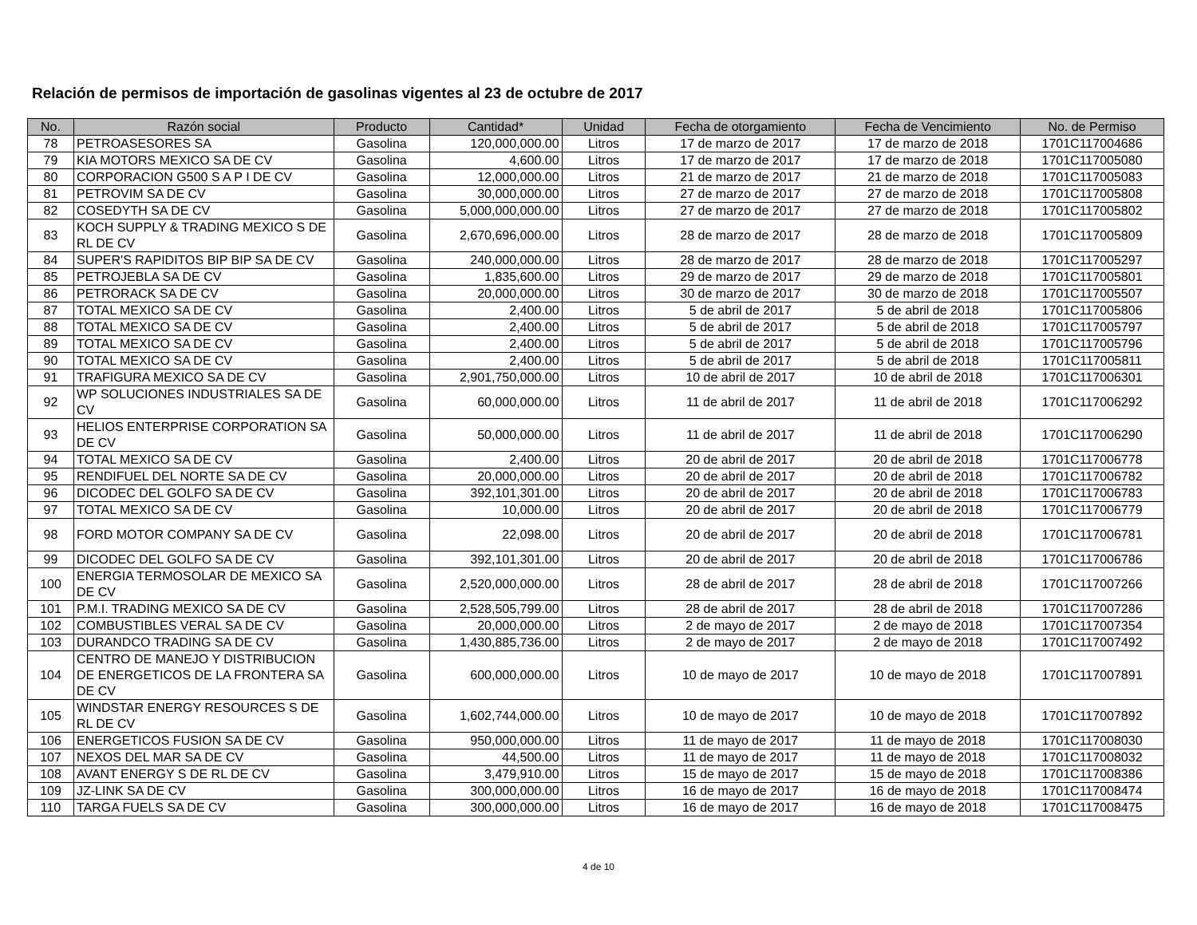Relación de permisos de importación de gasolinas vigentes al 23 de octubre de 2017
| No. | Razón social | Producto | Cantidad* | Unidad | Fecha de otorgamiento | Fecha de Vencimiento | No. de Permiso |
| --- | --- | --- | --- | --- | --- | --- | --- |
| 78 | PETROASESORES SA | Gasolina | 120,000,000.00 | Litros | 17 de marzo de 2017 | 17 de marzo de 2018 | 1701C117004686 |
| 79 | KIA MOTORS MEXICO SA DE CV | Gasolina | 4,600.00 | Litros | 17 de marzo de 2017 | 17 de marzo de 2018 | 1701C117005080 |
| 80 | CORPORACION G500 S A P I DE CV | Gasolina | 12,000,000.00 | Litros | 21 de marzo de 2017 | 21 de marzo de 2018 | 1701C117005083 |
| 81 | PETROVIM SA DE CV | Gasolina | 30,000,000.00 | Litros | 27 de marzo de 2017 | 27 de marzo de 2018 | 1701C117005808 |
| 82 | COSEDYTH SA DE CV | Gasolina | 5,000,000,000.00 | Litros | 27 de marzo de 2017 | 27 de marzo de 2018 | 1701C117005802 |
| 83 | KOCH SUPPLY & TRADING MEXICO S DE RL DE CV | Gasolina | 2,670,696,000.00 | Litros | 28 de marzo de 2017 | 28 de marzo de 2018 | 1701C117005809 |
| 84 | SUPER'S RAPIDITOS BIP BIP SA DE CV | Gasolina | 240,000,000.00 | Litros | 28 de marzo de 2017 | 28 de marzo de 2018 | 1701C117005297 |
| 85 | PETROJEBLA SA DE CV | Gasolina | 1,835,600.00 | Litros | 29 de marzo de 2017 | 29 de marzo de 2018 | 1701C117005801 |
| 86 | PETRORACK SA DE CV | Gasolina | 20,000,000.00 | Litros | 30 de marzo de 2017 | 30 de marzo de 2018 | 1701C117005507 |
| 87 | TOTAL MEXICO SA DE CV | Gasolina | 2,400.00 | Litros | 5 de abril de 2017 | 5 de abril de 2018 | 1701C117005806 |
| 88 | TOTAL MEXICO SA DE CV | Gasolina | 2,400.00 | Litros | 5 de abril de 2017 | 5 de abril de 2018 | 1701C117005797 |
| 89 | TOTAL MEXICO SA DE CV | Gasolina | 2,400.00 | Litros | 5 de abril de 2017 | 5 de abril de 2018 | 1701C117005796 |
| 90 | TOTAL MEXICO SA DE CV | Gasolina | 2,400.00 | Litros | 5 de abril de 2017 | 5 de abril de 2018 | 1701C117005811 |
| 91 | TRAFIGURA MEXICO SA DE CV | Gasolina | 2,901,750,000.00 | Litros | 10 de abril de 2017 | 10 de abril de 2018 | 1701C117006301 |
| 92 | WP SOLUCIONES INDUSTRIALES SA DE CV | Gasolina | 60,000,000.00 | Litros | 11 de abril de 2017 | 11 de abril de 2018 | 1701C117006292 |
| 93 | HELIOS ENTERPRISE CORPORATION SA DE CV | Gasolina | 50,000,000.00 | Litros | 11 de abril de 2017 | 11 de abril de 2018 | 1701C117006290 |
| 94 | TOTAL MEXICO SA DE CV | Gasolina | 2,400.00 | Litros | 20 de abril de 2017 | 20 de abril de 2018 | 1701C117006778 |
| 95 | RENDIFUEL DEL NORTE SA DE CV | Gasolina | 20,000,000.00 | Litros | 20 de abril de 2017 | 20 de abril de 2018 | 1701C117006782 |
| 96 | DICODEC DEL GOLFO SA DE CV | Gasolina | 392,101,301.00 | Litros | 20 de abril de 2017 | 20 de abril de 2018 | 1701C117006783 |
| 97 | TOTAL MEXICO SA DE CV | Gasolina | 10,000.00 | Litros | 20 de abril de 2017 | 20 de abril de 2018 | 1701C117006779 |
| 98 | FORD MOTOR COMPANY SA DE CV | Gasolina | 22,098.00 | Litros | 20 de abril de 2017 | 20 de abril de 2018 | 1701C117006781 |
| 99 | DICODEC DEL GOLFO SA DE CV | Gasolina | 392,101,301.00 | Litros | 20 de abril de 2017 | 20 de abril de 2018 | 1701C117006786 |
| 100 | ENERGIA TERMOSOLAR DE MEXICO SA DE CV | Gasolina | 2,520,000,000.00 | Litros | 28 de abril de 2017 | 28 de abril de 2018 | 1701C117007266 |
| 101 | P.M.I. TRADING MEXICO SA DE CV | Gasolina | 2,528,505,799.00 | Litros | 28 de abril de 2017 | 28 de abril de 2018 | 1701C117007286 |
| 102 | COMBUSTIBLES VERAL SA DE CV | Gasolina | 20,000,000.00 | Litros | 2 de mayo de 2017 | 2 de mayo de 2018 | 1701C117007354 |
| 103 | DURANDCO TRADING SA DE CV | Gasolina | 1,430,885,736.00 | Litros | 2 de mayo de 2017 | 2 de mayo de 2018 | 1701C117007492 |
| 104 | CENTRO DE MANEJO Y DISTRIBUCION DE ENERGETICOS DE LA FRONTERA SA DE CV | Gasolina | 600,000,000.00 | Litros | 10 de mayo de 2017 | 10 de mayo de 2018 | 1701C117007891 |
| 105 | WINDSTAR ENERGY RESOURCES S DE RL DE CV | Gasolina | 1,602,744,000.00 | Litros | 10 de mayo de 2017 | 10 de mayo de 2018 | 1701C117007892 |
| 106 | ENERGETICOS FUSION SA DE CV | Gasolina | 950,000,000.00 | Litros | 11 de mayo de 2017 | 11 de mayo de 2018 | 1701C117008030 |
| 107 | NEXOS DEL MAR SA DE CV | Gasolina | 44,500.00 | Litros | 11 de mayo de 2017 | 11 de mayo de 2018 | 1701C117008032 |
| 108 | AVANT ENERGY S DE RL DE CV | Gasolina | 3,479,910.00 | Litros | 15 de mayo de 2017 | 15 de mayo de 2018 | 1701C117008386 |
| 109 | JZ-LINK SA DE CV | Gasolina | 300,000,000.00 | Litros | 16 de mayo de 2017 | 16 de mayo de 2018 | 1701C117008474 |
| 110 | TARGA FUELS SA DE CV | Gasolina | 300,000,000.00 | Litros | 16 de mayo de 2017 | 16 de mayo de 2018 | 1701C117008475 |
4 de 10